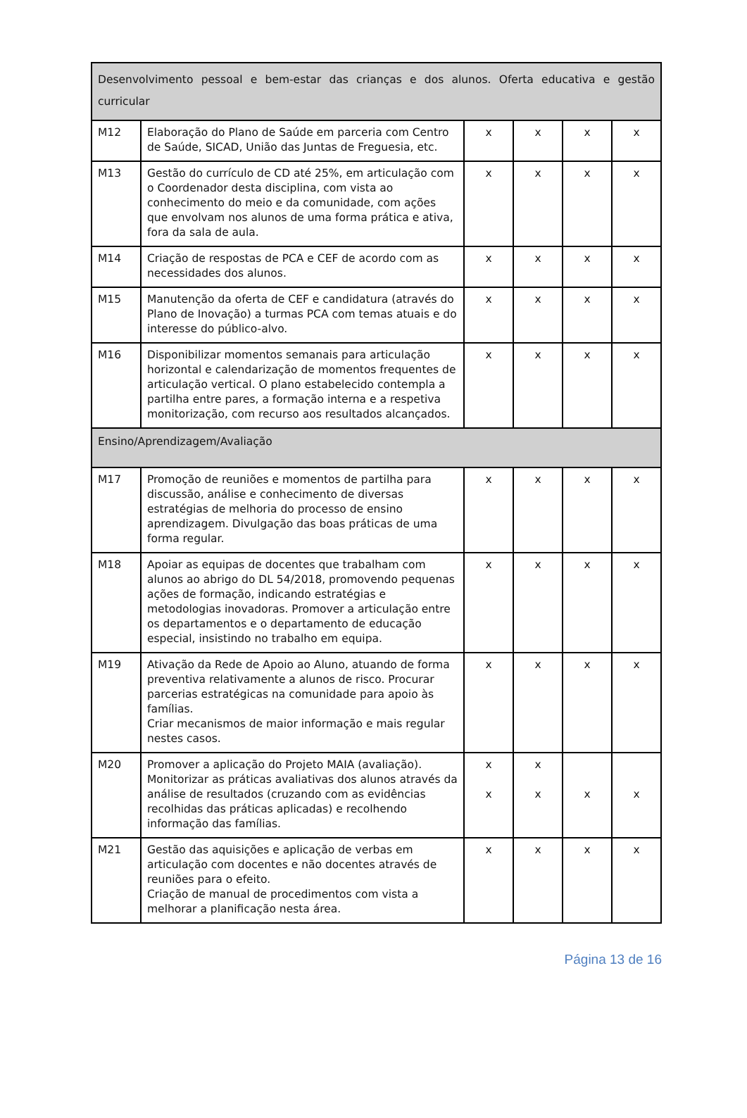| Desenvolvimento pessoal e bem-estar das crianças e dos alunos. Oferta educativa e gestão curricular | | | | | |
| M12 | Elaboração do Plano de Saúde em parceria com Centro de Saúde, SICAD, União das Juntas de Freguesia, etc. | x | x | x | x |
| M13 | Gestão do currículo de CD até 25%, em articulação com o Coordenador desta disciplina, com vista ao conhecimento do meio e da comunidade, com ações que envolvam nos alunos de uma forma prática e ativa, fora da sala de aula. | x | x | x | x |
| M14 | Criação de respostas de PCA e CEF de acordo com as necessidades dos alunos. | x | x | x | x |
| M15 | Manutenção da oferta de CEF e candidatura (através do Plano de Inovação) a turmas PCA com temas atuais e do interesse do público-alvo. | x | x | x | x |
| M16 | Disponibilizar momentos semanais para articulação horizontal e calendarização de momentos frequentes de articulação vertical. O plano estabelecido contempla a partilha entre pares, a formação interna e a respetiva monitorização, com recurso aos resultados alcançados. | x | x | x | x |
| Ensino/Aprendizagem/Avaliação | | | | | |
| M17 | Promoção de reuniões e momentos de partilha para discussão, análise e conhecimento de diversas estratégias de melhoria do processo de ensino aprendizagem. Divulgação das boas práticas de uma forma regular. | x | x | x | x |
| M18 | Apoiar as equipas de docentes que trabalham com alunos ao abrigo do DL 54/2018, promovendo pequenas ações de formação, indicando estratégias e metodologias inovadoras. Promover a articulação entre os departamentos e o departamento de educação especial, insistindo no trabalho em equipa. | x | x | x | x |
| M19 | Ativação da Rede de Apoio ao Aluno, atuando de forma preventiva relativamente a alunos de risco. Procurar parcerias estratégicas na comunidade para apoio às famílias. Criar mecanismos de maior informação e mais regular nestes casos. | x | x | x | x |
| M20 | Promover a aplicação do Projeto MAIA (avaliação). Monitorizar as práticas avaliativas dos alunos através da análise de resultados (cruzando com as evidências recolhidas das práticas aplicadas) e recolhendo informação das famílias. | x x | x x | x | x |
| M21 | Gestão das aquisições e aplicação de verbas em articulação com docentes e não docentes através de reuniões para o efeito. Criação de manual de procedimentos com vista a melhorar a planificação nesta área. | x | x | x | x |
Página 13 de 16